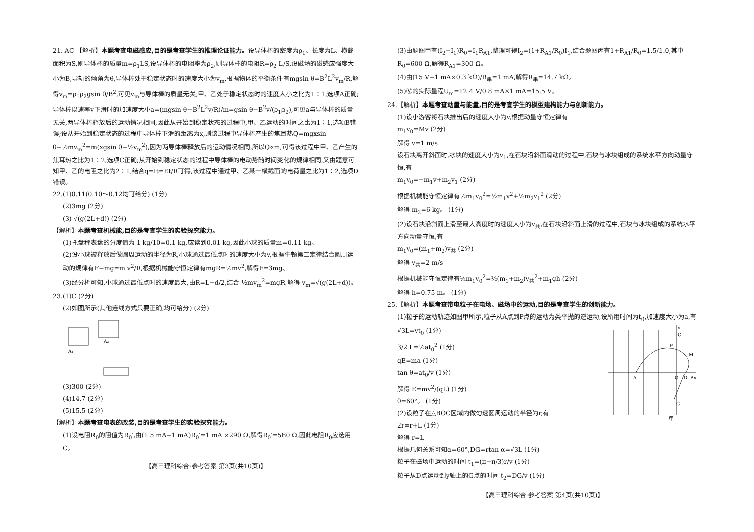21. AC 【解析】本题考查电磁感应,目的是考查学生的推理论证能力。设导体棒的密度为ρ<sub>1</sub>、长度为L、横截面积为S,则导体棒的质量m=ρ<sub>1</sub>LS,设导体棒的电阻率为ρ<sub>2</sub>,则导体棒的电阻R=ρ<sub>2</sub> L/S,设磁场的磁感应强度大小为B,导轨的倾角为θ,导体棒处于稳定状态时的速度大小为v<sub>m</sub>,根据物体的平衡条件有mgsin θ=B<sup>2</sup>L<sup>2</sup>v<sub>m</sub>/R,解得v<sub>m</sub>=ρ<sub>1</sub>ρ<sub>2</sub>gsin θ/B<sup>2</sup>,可见v<sub>m</sub>与导体棒的质量无关,甲、乙处于稳定状态时的速度大小之比为1∶1,选项A正确;导体棒以速率v下滑时的加速度大小a=(mgsin θ−B<sup>2</sup>L<sup>2</sup>v/R)/m=gsin θ−B<sup>2</sup>v/(ρ<sub>1</sub>ρ<sub>2</sub>),可见a与导体棒的质量无关,两导体棒释放后的运动情况相同,因此从开始到稳定状态的过程中,甲、乙运动的时间之比为1∶1,选项B错误;设从开始到稳定状态的过程中导体棒下滑的距离为x,则该过程中导体棒产生的焦耳热Q=mgxsin θ−½mv<sub>m</sub><sup>2</sup>=m(xgsin θ−½v<sub>m</sub><sup>2</sup>),因为两导体棒释放后的运动情况相同,所以Q∝m,可得该过程中甲、乙产生的焦耳热之比为1∶2,选项C正确;从开始到稳定状态的过程中导体棒的电动势随时间变化的规律相同,又由题意可知甲、乙的电阻之比为2∶1,结合q=It=Et/R可得,该过程中通过甲、乙某一横截面的电荷量之比为1∶2,选项D错误。
22.(1)0.11(0.10～0.12均可给分) (1分)
(2)3mg (2分)
(3) √(g(2L+d)) (2分)
【解析】本题考查机械能,目的是考查学生的实验探究能力。
(1)托盘秤表盘的分度值为 1 kg/10=0.1 kg,应读到0.01 kg,因此小球的质量m=0.11 kg。
(2)设小球被释放后做圆周运动的半径为R,小球通过最低点时的速度大小为v,根据牛顿第二定律结合圆周运动的规律有F−mg=m v<sup>2</sup>/R,根据机械能守恒定律有mgR=½mv<sup>2</sup>,解得F=3mg。
(3)经分析可知,小球通过最低点时的速度最大,由R=L+d/2,结合 ½mv<sub>m</sub><sup>2</sup>=mgR 解得 v<sub>m</sub>=√(g(2L+d))。
23.(1)C (2分)
(2)如图所示(其他连线方式只要正确,均可给分) (2分)
A₁
A₂
(3)300 (2分)
(4)14.7 (2分)
(5)15.5 (2分)
【解析】本题考查电表的改装,目的是考查学生的实验探究能力。
(1)设电阻R<sub>0</sub>的阻值为R<sub>0</sub>′,由(1.5 mA−1 mA)R<sub>0</sub>′=1 mA ×290 Ω,解得R<sub>0</sub>′=580 Ω,因此电阻R<sub>0</sub>应选用C。
【高三理科综合·参考答案 第3页(共10页)】
(3)由题图甲有(I<sub>2</sub>−I<sub>1</sub>)R<sub>0</sub>=I<sub>1</sub>R<sub>A1</sub>,整理可得I<sub>2</sub>=(1+R<sub>A1</sub>/R<sub>0</sub>)I<sub>1</sub>,结合题图丙有1+R<sub>A1</sub>/R<sub>0</sub>=1.5/1.0,其中R<sub>0</sub>=600 Ω,解得R<sub>A1</sub>=300 Ω。
(4)由(15 V−1 mA×0.3 kΩ)/R<sub>串</sub>=1 mA,解得R<sub>串</sub>=14.7 kΩ。
(5)Ⓥ的实际量程U<sub>m</sub>=12.4 V/0.8 mA×1 mA=15.5 V。
24.【解析】本题考查动量与能量,目的是考查学生的模型建构能力与创新能力。
(1)设小游客将石块推出后的速度大小为v,根据动量守恒定律有
m<sub>1</sub>v<sub>0</sub>=Mv (2分)
解得 v=1 m/s
设石块离开斜面时,冰块的速度大小为v<sub>1</sub>,在石块沿斜面滑动的过程中,石块与冰块组成的系统水平方向动量守恒,有
m<sub>1</sub>v<sub>0</sub>=−m<sub>1</sub>v+m<sub>2</sub>v<sub>1</sub> (2分)
根据机械能守恒定律有½m<sub>1</sub>v<sub>0</sub><sup>2</sup>=½m<sub>1</sub>v<sup>2</sup>+½m<sub>2</sub>v<sub>1</sub><sup>2</sup> (2分)
解得 m<sub>2</sub>=6 kg。 (1分)
(2)设石块沿斜面上滑至最大高度时的速度大小为v<sub>共</sub>,在石块沿斜面上滑的过程中,石块与冰块组成的系统水平方向动量守恒,有
m<sub>1</sub>v<sub>0</sub>=(m<sub>1</sub>+m<sub>2</sub>)v<sub>共</sub> (2分)
解得 v<sub>共</sub>=2 m/s
根据机械能守恒定律有½m<sub>1</sub>v<sub>0</sub><sup>2</sup>=½(m<sub>1</sub>+m<sub>2</sub>)v<sub>共</sub><sup>2</sup>+m<sub>1</sub>gh (2分)
解得 h=0.75 m。 (1分)
25.【解析】本题考查带电粒子在电场、磁场中的运动,目的是考查学生的创新能力。
(1)粒子的运动轨迹如图甲所示,粒子从A点到P点的运动为类平抛的逆运动,设所用时间为t<sub>0</sub>,加速度大小为a,有
√3L=vt<sub>0</sub> (1分)
3/2 L=½at<sub>0</sub><sup>2</sup> (1分)
qE=ma (1分)
tan θ=at<sub>0</sub>/v (1分)
解得 E=mv<sup>2</sup>/(qL) (1分)
θ=60°。 (1分)
(2)设粒子在△BOC区域内做匀速圆周运动的半径为r,有
2r=r+L (1分)
解得 r=L
甲
A
O
D
B
x
y
C
P
M
G
根据几何关系可知α=60°,DG=rtan α=√3L (1分)
粒子在磁场中运动的时间 t<sub>1</sub>=(π−π/3)r/v (1分)
粒子从D点运动到y轴上的G点的时间 t<sub>2</sub>=DG/v (1分)
【高三理科综合·参考答案 第4页(共10页)】